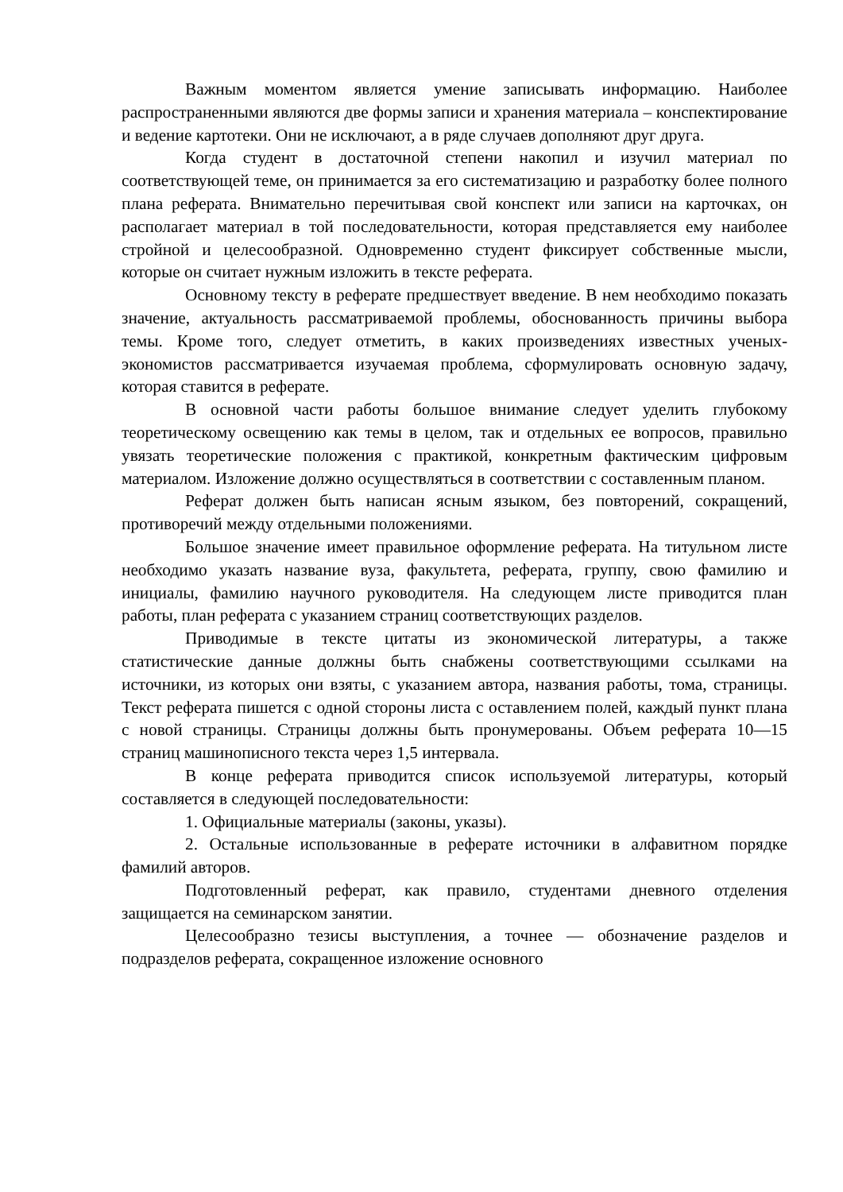Важным моментом является умение записывать информацию. Наиболее распространенными являются две формы записи и хранения материала – конспектирование и ведение картотеки. Они не исключают, а в ряде случаев дополняют друг друга.
Когда студент в достаточной степени накопил и изучил материал по соответствующей теме, он принимается за его систематизацию и разработку более полного плана реферата. Внимательно перечитывая свой конспект или записи на карточках, он располагает материал в той последовательности, которая представляется ему наиболее стройной и целесообразной. Одновременно студент фиксирует собственные мысли, которые он считает нужным изложить в тексте реферата.
Основному тексту в реферате предшествует введение. В нем необходимо показать значение, актуальность рассматриваемой проблемы, обоснованность причины выбора темы. Кроме того, следует отметить, в каких произведениях известных ученых-экономистов рассматривается изучаемая проблема, сформулировать основную задачу, которая ставится в реферате.
В основной части работы большое внимание следует уделить глубокому теоретическому освещению как темы в целом, так и отдельных ее вопросов, правильно увязать теоретические положения с практикой, конкретным фактическим цифровым материалом. Изложение должно осуществляться в соответствии с составленным планом.
Реферат должен быть написан ясным языком, без повторений, сокращений, противоречий между отдельными положениями.
Большое значение имеет правильное оформление реферата. На титульном листе необходимо указать название вуза, факультета, реферата, группу, свою фамилию и инициалы, фамилию научного руководителя. На следующем листе приводится план работы, план реферата с указанием страниц соответствующих разделов.
Приводимые в тексте цитаты из экономической литературы, а также статистические данные должны быть снабжены соответствующими ссылками на источники, из которых они взяты, с указанием автора, названия работы, тома, страницы. Текст реферата пишется с одной стороны листа с оставлением полей, каждый пункт плана с новой страницы. Страницы должны быть пронумерованы. Объем реферата 10—15 страниц машинописного текста через 1,5 интервала.
В конце реферата приводится список используемой литературы, который составляется в следующей последовательности:
1. Официальные материалы (законы, указы).
2. Остальные использованные в реферате источники в алфавитном порядке фамилий авторов.
Подготовленный реферат, как правило, студентами дневного отделения защищается на семинарском занятии.
Целесообразно тезисы выступления, а точнее — обозначение разделов и подразделов реферата, сокращенное изложение основного